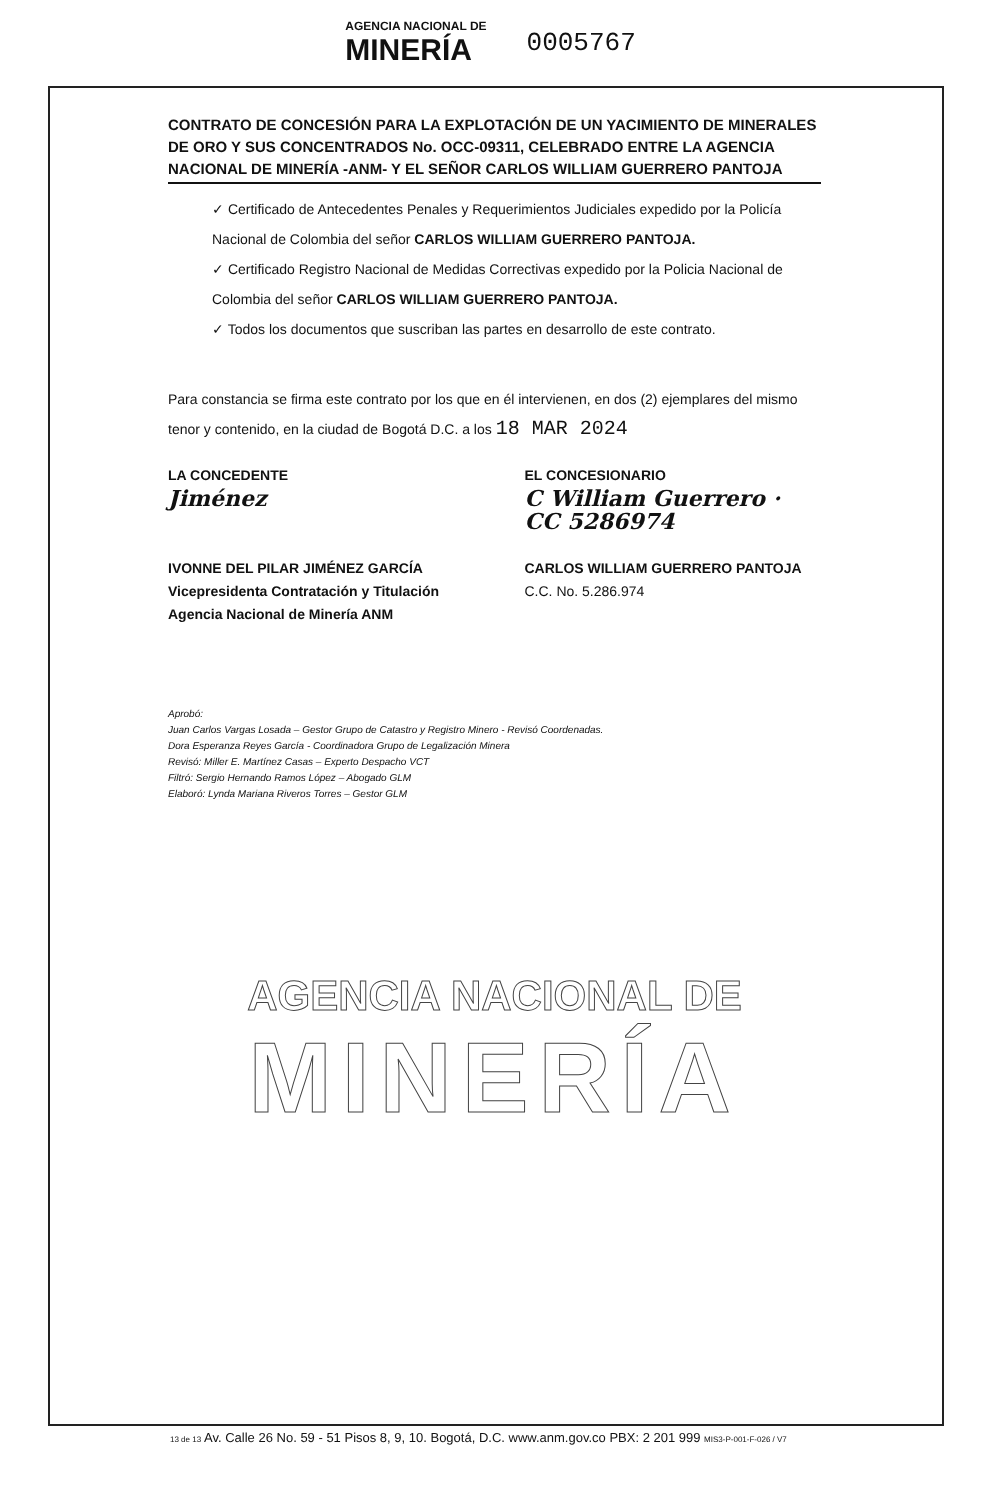AGENCIA NACIONAL DE
MINERÍA
0005767
CONTRATO DE CONCESIÓN PARA LA EXPLOTACIÓN DE UN YACIMIENTO DE MINERALES DE ORO Y SUS CONCENTRADOS No. OCC-09311, CELEBRADO ENTRE LA AGENCIA NACIONAL DE MINERÍA -ANM- Y EL SEÑOR CARLOS WILLIAM GUERRERO PANTOJA
✓ Certificado de Antecedentes Penales y Requerimientos Judiciales expedido por la Policía Nacional de Colombia del señor CARLOS WILLIAM GUERRERO PANTOJA.
✓ Certificado Registro Nacional de Medidas Correctivas expedido por la Policia Nacional de Colombia del señor CARLOS WILLIAM GUERRERO PANTOJA.
✓ Todos los documentos que suscriban las partes en desarrollo de este contrato.
Para constancia se firma este contrato por los que en él intervienen, en dos (2) ejemplares del mismo tenor y contenido, en la ciudad de Bogotá D.C. a los 18 MAR 2024
LA CONCEDENTE
Jiménez
IVONNE DEL PILAR JIMÉNEZ GARCÍA
Vicepresidenta Contratación y Titulación
Agencia Nacional de Minería ANM
EL CONCESIONARIO
C William Guerrero · CC 5286974
CARLOS WILLIAM GUERRERO PANTOJA
C.C. No. 5.286.974
Aprobó:
Juan Carlos Vargas Losada – Gestor Grupo de Catastro y Registro Minero - Revisó Coordenadas.
Dora Esperanza Reyes García - Coordinadora Grupo de Legalización Minera
Revisó: Miller E. Martínez Casas – Experto Despacho VCT
Filtró: Sergio Hernando Ramos López – Abogado GLM
Elaboró: Lynda Mariana Riveros Torres – Gestor GLM
AGENCIA NACIONAL DE
MINERÍA
13 de 13 Av. Calle 26 No. 59 - 51 Pisos 8, 9, 10. Bogotá, D.C. www.anm.gov.co PBX: 2 201 999 MIS3-P-001-F-026 / V7